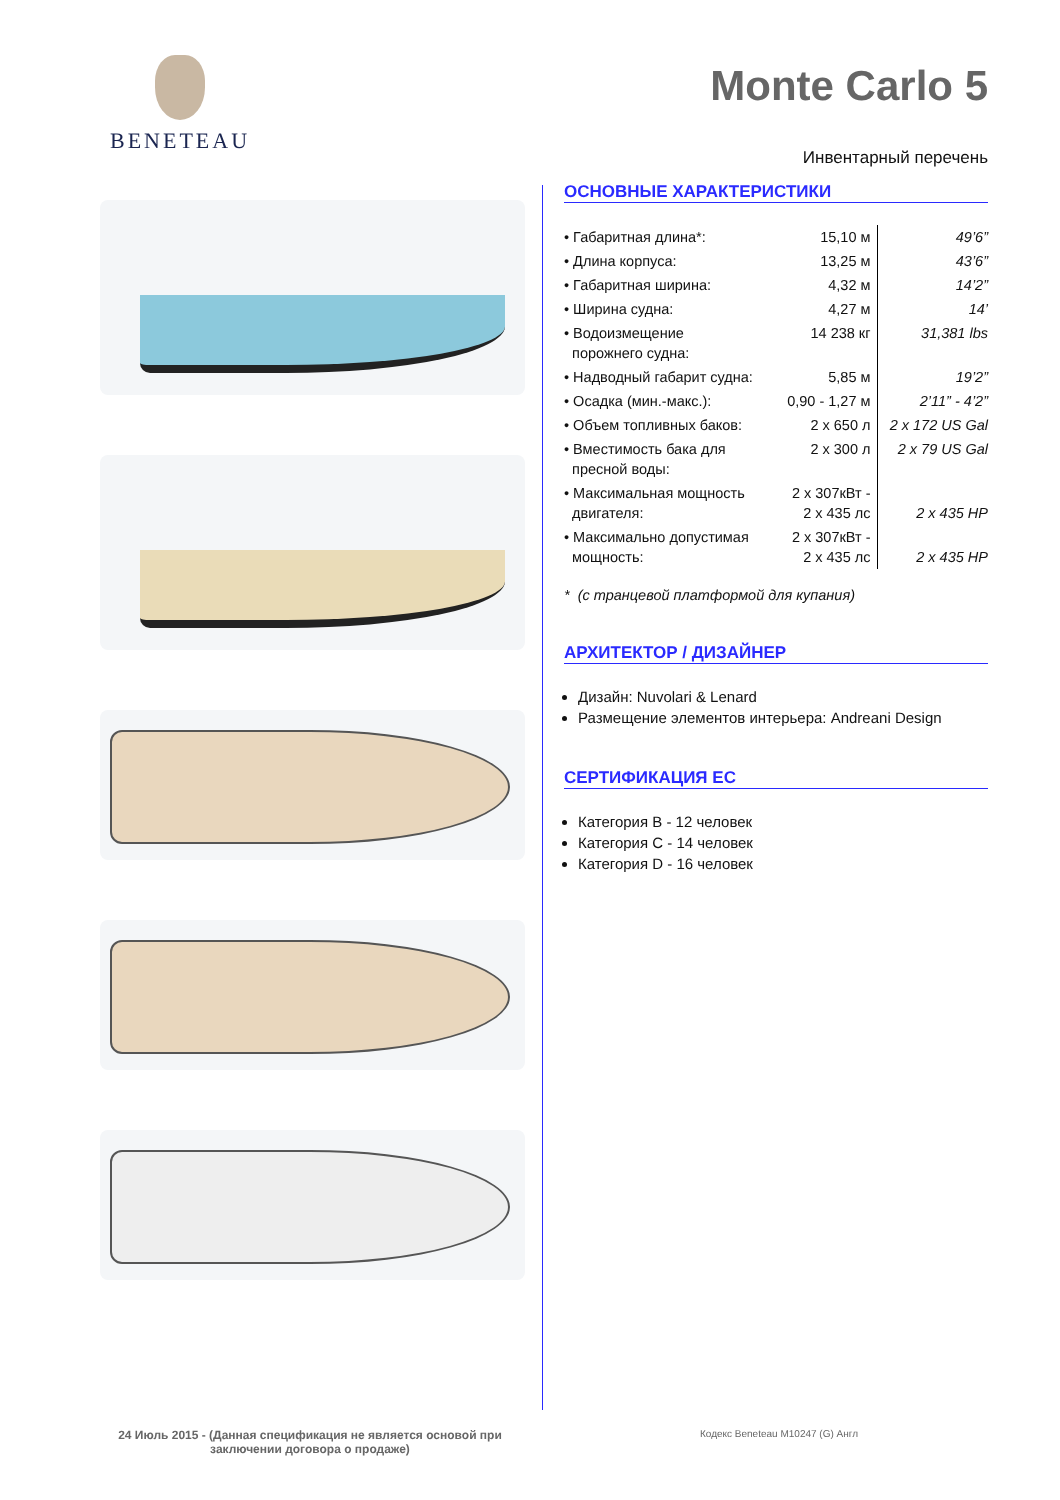BENETEAU Monte Carlo 5
Инвентарный перечень
ОСНОВНЫЕ ХАРАКТЕРИСТИКИ
| • Габаритная длина*: | 15,10 м | 49’6” |
| • Длина корпуса: | 13,25 м | 43’6” |
| • Габаритная ширина: | 4,32 м | 14’2” |
| • Ширина судна: | 4,27 м | 14’ |
| • Водоизмещение порожнего судна: | 14 238 кг | 31,381 lbs |
| • Надводный габарит судна: | 5,85 м | 19’2” |
| • Осадка (мин.-макс.): | 0,90 - 1,27 м | 2’11” - 4’2” |
| • Объем топливных баков: | 2 x 650 л | 2 x 172 US Gal |
| • Вместимость бака для пресной воды: | 2 x 300 л | 2 x 79 US Gal |
| • Максимальная мощность двигателя: | 2 x 307кВт - 2 x 435 лс | 2 x 435 HP |
| • Максимально допустимая мощность: | 2 x 307кВт - 2 x 435 лс | 2 x 435 HP |
* (с транцевой платформой для купания)
АРХИТЕКТОР / ДИЗАЙНЕР
Дизайн: Nuvolari & Lenard
Размещение элементов интерьера: Andreani Design
СЕРТИФИКАЦИЯ ЕС
Категория B - 12 человек
Категория C - 14 человек
Категория D - 16 человек
24 Июль 2015 - (Данная спецификация не является основой при заключении договора о продаже)
Кодекс Beneteau M10247 (G) Англ